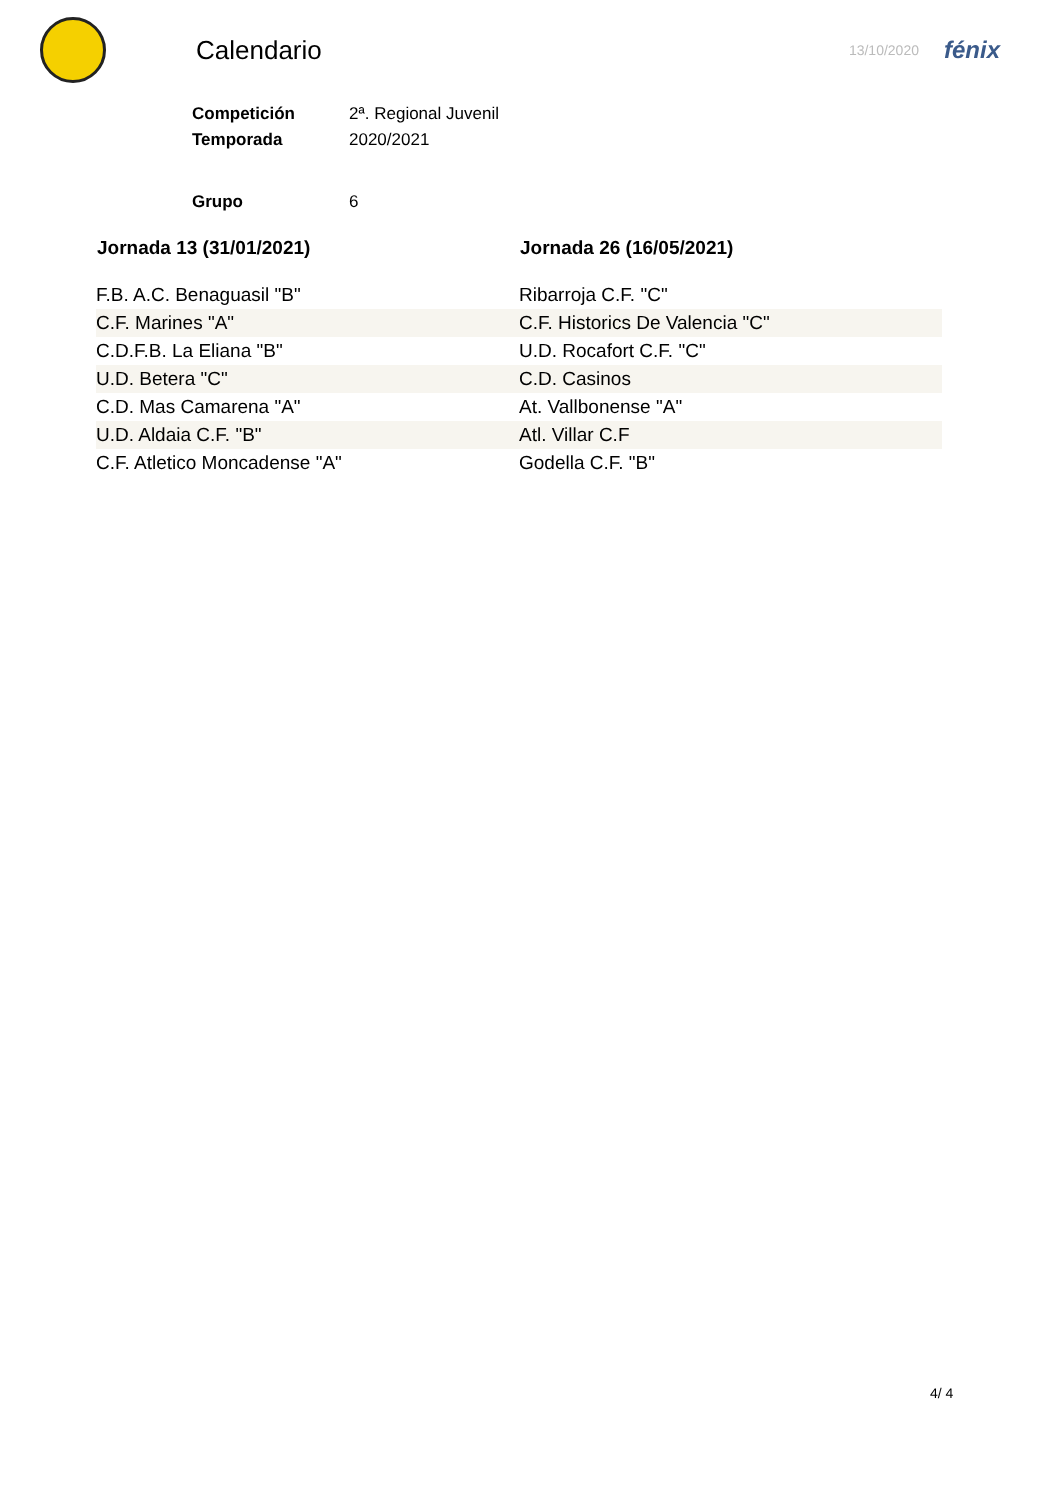Calendario
13/10/2020
fénix
| Competición | 2ª. Regional Juvenil |
| Temporada | 2020/2021 |
| Grupo | 6 |
| Jornada 13 (31/01/2021) | Jornada 26 (16/05/2021) |
| --- | --- |
| F.B. A.C. Benaguasil "B" | Ribarroja C.F. "C" |
| C.F. Marines "A" | C.F. Historics De Valencia "C" |
| C.D.F.B. La Eliana "B" | U.D. Rocafort C.F. "C" |
| U.D. Betera "C" | C.D. Casinos |
| C.D. Mas Camarena "A" | At. Vallbonense "A" |
| U.D. Aldaia C.F. "B" | Atl. Villar C.F |
| C.F. Atletico Moncadense "A" | Godella C.F. "B" |
4/ 4